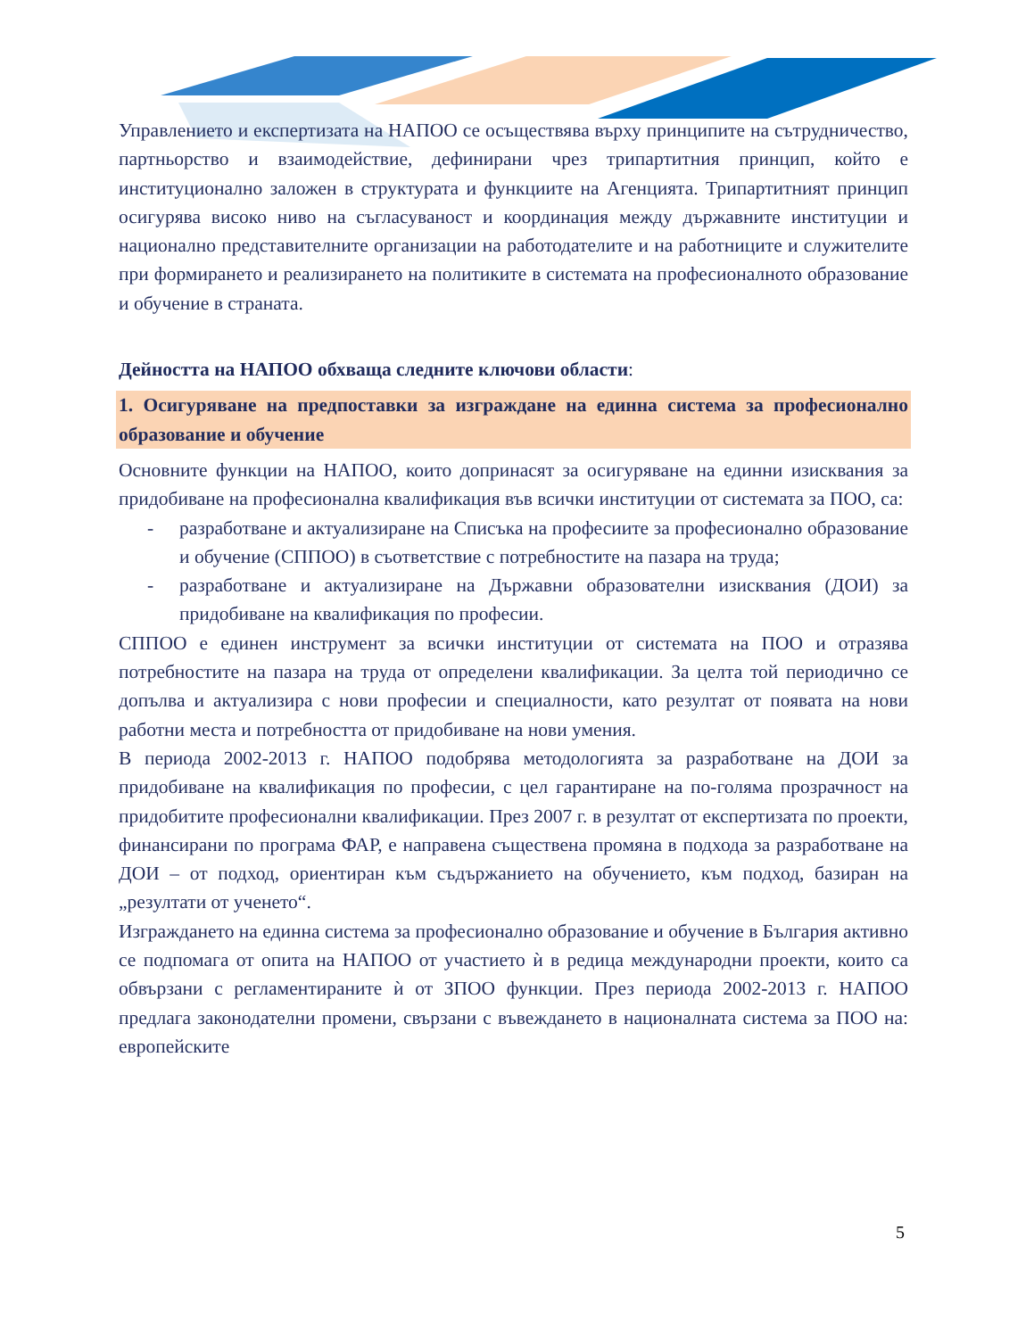Управлението и експертизата на НАПОО се осъществява върху принципите на сътрудничество, партньорство и взаимодействие, дефинирани чрез трипартитния принцип, който е институционално заложен в структурата и функциите на Агенцията. Трипартитният принцип осигурява високо ниво на съгласуваност и координация между държавните институции и национално представителните организации на работодателите и на работниците и служителите при формирането и реализирането на политиките в системата на професионалното образование и обучение в страната.
Дейността на НАПОО обхваща следните ключови области:
1. Осигуряване на предпоставки за изграждане на единна система за професионално образование и обучение
Основните функции на НАПОО, които допринасят за осигуряване на единни изисквания за придобиване на професионална квалификация във всички институции от системата за ПОО, са:
- разработване и актуализиране на Списъка на професиите за професионално образование и обучение (СППОО) в съответствие с потребностите на пазара на труда;
- разработване и актуализиране на Държавни образователни изисквания (ДОИ) за придобиване на квалификация по професии.
СППОО е единен инструмент за всички институции от системата на ПОО и отразява потребностите на пазара на труда от определени квалификации. За целта той периодично се допълва и актуализира с нови професии и специалности, като резултат от появата на нови работни места и потребността от придобиване на нови умения.
В периода 2002-2013 г. НАПОО подобрява методологията за разработване на ДОИ за придобиване на квалификация по професии, с цел гарантиране на по-голяма прозрачност на придобитите професионални квалификации. През 2007 г. в резултат от експертизата по проекти, финансирани по програма ФАР, е направена съществена промяна в подхода за разработване на ДОИ – от подход, ориентиран към съдържанието на обучението, към подход, базиран на „резултати от ученето“.
Изграждането на единна система за професионално образование и обучение в България активно се подпомага от опита на НАПОО от участието ѝ в редица международни проекти, които са обвързани с регламентираните ѝ от ЗПОО функции. През периода 2002-2013 г. НАПОО предлага законодателни промени, свързани с въвеждането в националната система за ПОО на: европейските
5